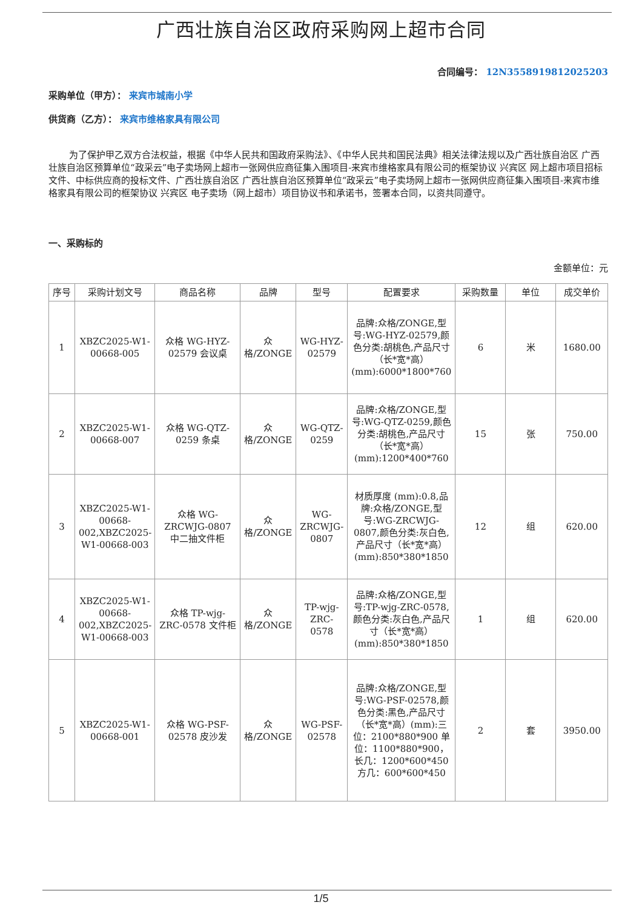广西壮族自治区政府采购网上超市合同
合同编号： 12N3558919812025203
采购单位（甲方）： 来宾市城南小学
供货商（乙方）： 来宾市维格家具有限公司
为了保护甲乙双方合法权益，根据《中华人民共和国政府采购法》、《中华人民共和国民法典》相关法律法规以及广西壮族自治区 广西壮族自治区预算单位“政采云”电子卖场网上超市一张网供应商征集入围项目-来宾市维格家具有限公司的框架协议 兴宾区 网上超市项目招标文件、中标供应商的投标文件、广西壮族自治区 广西壮族自治区预算单位“政采云”电子卖场网上超市一张网供应商征集入围项目-来宾市维格家具有限公司的框架协议 兴宾区 电子卖场（网上超市）项目协议书和承诺书，签署本合同，以资共同遵守。
一、采购标的
金额单位：元
| 序号 | 采购计划文号 | 商品名称 | 品牌 | 型号 | 配置要求 | 采购数量 | 单位 | 成交单价 |
| --- | --- | --- | --- | --- | --- | --- | --- | --- |
| 1 | XBZC2025-W1-00668-005 | 众格 WG-HYZ-02579 会议桌 | 众格/ZONGE | WG-HYZ-02579 | 品牌:众格/ZONGE,型号:WG-HYZ-02579,颜色分类:胡桃色,产品尺寸（长*宽*高）(mm):6000*1800*760 | 6 | 米 | 1680.00 |
| 2 | XBZC2025-W1-00668-007 | 众格 WG-QTZ-0259 条桌 | 众格/ZONGE | WG-QTZ-0259 | 品牌:众格/ZONGE,型号:WG-QTZ-0259,颜色分类:胡桃色,产品尺寸（长*宽*高）(mm):1200*400*760 | 15 | 张 | 750.00 |
| 3 | XBZC2025-W1-00668-002,XBZC2025-W1-00668-003 | 众格 WG-ZRCWJG-0807 中二抽文件柜 | 众格/ZONGE | WG-ZRCWJG-0807 | 材质厚度 (mm):0.8,品牌:众格/ZONGE,型号:WG-ZRCWJG-0807,颜色分类:灰白色,产品尺寸（长*宽*高）(mm):850*380*1850 | 12 | 组 | 620.00 |
| 4 | XBZC2025-W1-00668-002,XBZC2025-W1-00668-003 | 众格 TP-wjg-ZRC-0578 文件柜 | 众格/ZONGE | TP-wjg-ZRC-0578 | 品牌:众格/ZONGE,型号:TP-wjg-ZRC-0578,颜色分类:灰白色,产品尺寸（长*宽*高）(mm):850*380*1850 | 1 | 组 | 620.00 |
| 5 | XBZC2025-W1-00668-001 | 众格 WG-PSF-02578 皮沙发 | 众格/ZONGE | WG-PSF-02578 | 品牌:众格/ZONGE,型号:WG-PSF-02578,颜色分类:黑色,产品尺寸（长*宽*高）(mm):三位：2100*880*900 单位：1100*880*900，长几：1200*600*450 方几：600*600*450 | 2 | 套 | 3950.00 |
1/5